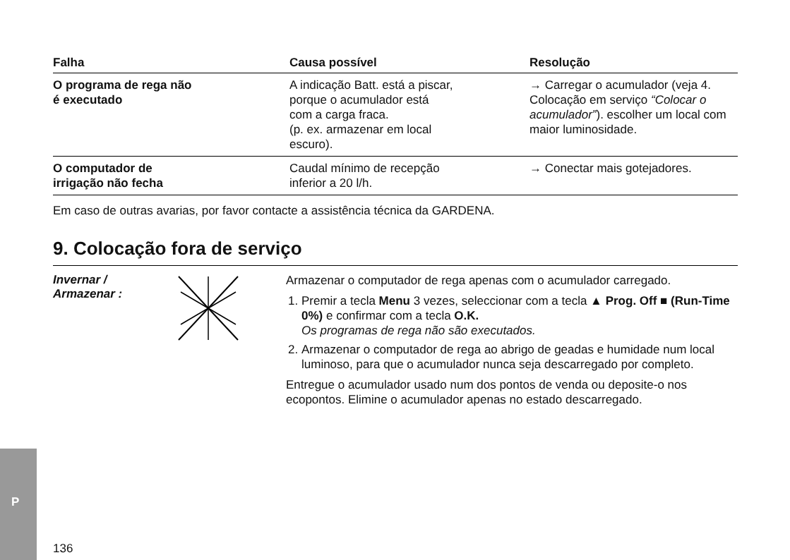| Falha | Causa possível | Resolução |
| --- | --- | --- |
| O programa de rega não é executado | A indicação Batt. está a piscar, porque o acumulador está com a carga fraca. (p. ex. armazenar em local escuro). | → Carregar o acumulador (veja 4. Colocação em serviço “Colocar o acumulador” ). escolher um local com maior luminosidade. |
| O computador de irrigação não fecha | Caudal mínimo de recepção inferior a 20 l/h. | → Conectar mais gotejadores. |
Em caso de outras avarias, por favor contacte a assistência técnica da GARDENA.
9. Colocação fora de serviço
Invernar /
Armazenar :
Armazenar o computador de rega apenas com o acumulador carregado.
1. Premir a tecla Menu 3 vezes, seleccionar com a tecla ▲ Prog. Off ■ (Run-Time 0%) e confirmar com a tecla O.K.
Os programas de rega não são executados.
2. Armazenar o computador de rega ao abrigo de geadas e humidade num local luminoso, para que o acumulador nunca seja descarregado por completo.
Entregue o acumulador usado num dos pontos de venda ou deposite-o nos ecopontos. Elimine o acumulador apenas no estado descarregado.
P
136